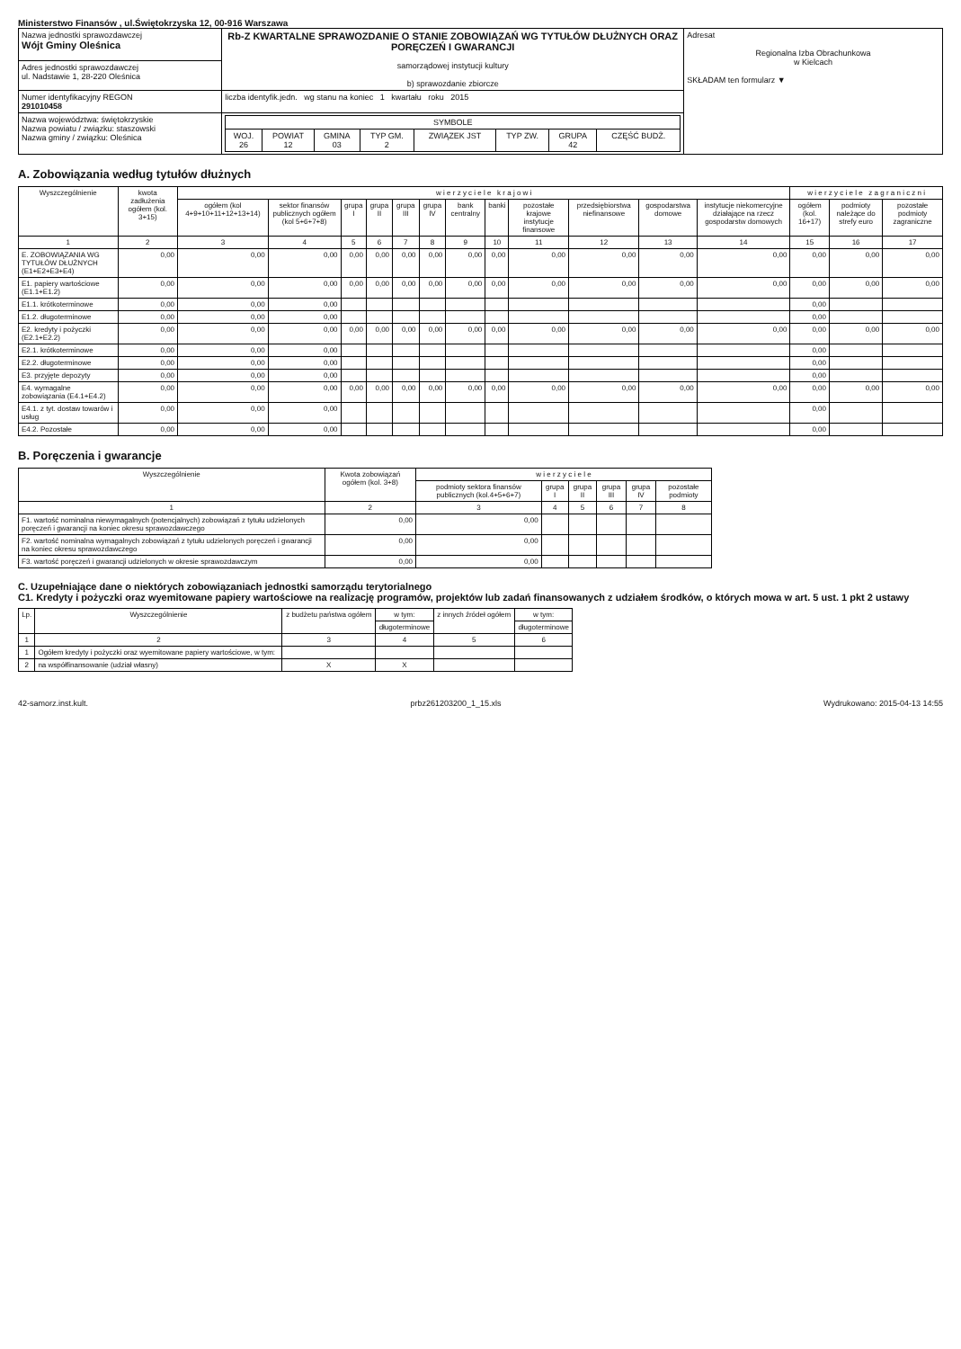Ministerstwo Finansów , ul.Świętokrzyska 12, 00-916 Warszawa
| Nazwa jednostki sprawozdawczej Wójt Gminy Oleśnica | Rb-Z KWARTALNE SPRAWOZDANIE O STANIE ZOBOWIĄZAŃ WG TYTUŁÓW DŁUŻNYCH ORAZ PORĘCZEŃ I GWARANCJI samorządowej instytucji kultury b) sprawozdanie zbiorcze | Adresat Regionalna Izba Obrachunkowa w Kielcach SKŁADAM ten formularz ▼ |
| Adres jednostki sprawozdawczej ul. Nadstawie 1, 28-220 Oleśnica | | |
| Numer identyfikacyjny REGON 291010458 | liczba identyfik.jedn. wg stanu na koniec 1 kwartału roku 2015 | |
| Nazwa województwa: świętokrzyskie Nazwa powiatu / związku: staszowski Nazwa gminy / związku: Oleśnica | / SYMBOLE / / / / / / / / / --- / --- / --- / --- / --- / --- / --- / --- / / WOJ. 26 / POWIAT 12 / GMINA 03 / TYP GM. 2 / ZWIĄZEK JST / TYP ZW. / GRUPA 42 / CZĘŚĆ BUDŻ. / | |
A. Zobowiązania według tytułów dłużnych
| Wyszczególnienie | kwota zadłużenia ogółem (kol. 3+15) | w i e r z y c i e l e k r a j o w i | | | | | | | | | | | | w i e r z y c i e l e z a g r a n i c z n i | | |
| --- | --- | --- | --- | --- | --- | --- | --- | --- | --- | --- | --- | --- | --- | --- | --- | --- |
| | | ogółem (kol 4+9+10+11+12+13+14) | sektor finansów publicznych ogółem (kol 5+6+7+8) | grupa I | grupa II | grupa III | grupa IV | bank centralny | banki | pozostałe krajowe instytucje finansowe | przedsiębiorstwa niefinansowe | gospodarstwa domowe | instytucje niekomercyjne działające na rzecz gospodarstw domowych | ogółem (kol. 16+17) | podmioty należące do strefy euro | pozostałe podmioty zagraniczne |
| 1 | 2 | 3 | 4 | 5 | 6 | 7 | 8 | 9 | 10 | 11 | 12 | 13 | 14 | 15 | 16 | 17 |
| E. ZOBOWIĄZANIA WG TYTUŁÓW DŁUŻNYCH (E1+E2+E3+E4) | 0,00 | 0,00 | 0,00 | 0,00 | 0,00 | 0,00 | 0,00 | 0,00 | 0,00 | 0,00 | 0,00 | 0,00 | 0,00 | 0,00 | 0,00 | 0,00 |
| E1. papiery wartościowe (E1.1+E1.2) | 0,00 | 0,00 | 0,00 | 0,00 | 0,00 | 0,00 | 0,00 | 0,00 | 0,00 | 0,00 | 0,00 | 0,00 | 0,00 | 0,00 | 0,00 | 0,00 |
| E1.1. krótkoterminowe | 0,00 | 0,00 | 0,00 | | | | | | | | | | | 0,00 | | |
| E1.2. długoterminowe | 0,00 | 0,00 | 0,00 | | | | | | | | | | | 0,00 | | |
| E2. kredyty i pożyczki (E2.1+E2.2) | 0,00 | 0,00 | 0,00 | 0,00 | 0,00 | 0,00 | 0,00 | 0,00 | 0,00 | 0,00 | 0,00 | 0,00 | 0,00 | 0,00 | 0,00 | 0,00 |
| E2.1. krótkoterminowe | 0,00 | 0,00 | 0,00 | | | | | | | | | | | 0,00 | | |
| E2.2. długoterminowe | 0,00 | 0,00 | 0,00 | | | | | | | | | | | 0,00 | | |
| E3. przyjęte depozyty | 0,00 | 0,00 | 0,00 | | | | | | | | | | | 0,00 | | |
| E4. wymagalne zobowiązania (E4.1+E4.2) | 0,00 | 0,00 | 0,00 | 0,00 | 0,00 | 0,00 | 0,00 | 0,00 | 0,00 | 0,00 | 0,00 | 0,00 | 0,00 | 0,00 | 0,00 | 0,00 |
| E4.1. z tyt. dostaw towarów i usług | 0,00 | 0,00 | 0,00 | | | | | | | | | | | 0,00 | | |
| E4.2. Pozostałe | 0,00 | 0,00 | 0,00 | | | | | | | | | | | 0,00 | | |
B. Poręczenia i gwarancje
| Wyszczególnienie | Kwota zobowiązań ogółem (kol. 3+8) | w i e r z y c i e l e | | | | | |
| --- | --- | --- | --- | --- | --- | --- | --- |
| | | podmioty sektora finansów publicznych (kol.4+5+6+7) | grupa I | grupa II | grupa III | grupa IV | pozostałe podmioty |
| 1 | 2 | 3 | 4 | 5 | 6 | 7 | 8 |
| F1. wartość nominalna niewymagalnych (potencjalnych) zobowiązań z tytułu udzielonych poręczeń i gwarancji na koniec okresu sprawozdawczego | 0,00 | 0,00 | | | | | |
| F2. wartość nominalna wymagalnych zobowiązań z tytułu udzielonych poręczeń i gwarancji na koniec okresu sprawozdawczego | 0,00 | 0,00 | | | | | |
| F3. wartość poręczeń i gwarancji udzielonych w okresie sprawozdawczym | 0,00 | 0,00 | | | | | |
C. Uzupełniające dane o niektórych zobowiązaniach jednostki samorządu terytorialnego
C1. Kredyty i pożyczki oraz wyemitowane papiery wartościowe na realizację programów, projektów lub zadań finansowanych z udziałem środków, o których mowa w art. 5 ust. 1 pkt 2 ustawy
| Lp. | Wyszczególnienie | z budżetu państwa ogółem | w tym: | z innych źródeł ogółem | w tym: |
| --- | --- | --- | --- | --- | --- |
| | | | długoterminowe | | długoterminowe |
| 1 | 2 | 3 | 4 | 5 | 6 |
| 1 | Ogółem kredyty i pożyczki oraz wyemitowane papiery wartościowe, w tym: | | | | |
| 2 | na współfinansowanie (udział własny) | X | X | | |
42-samorz.inst.kult. prbz261203200_1_15.xls Wydrukowano: 2015-04-13 14:55